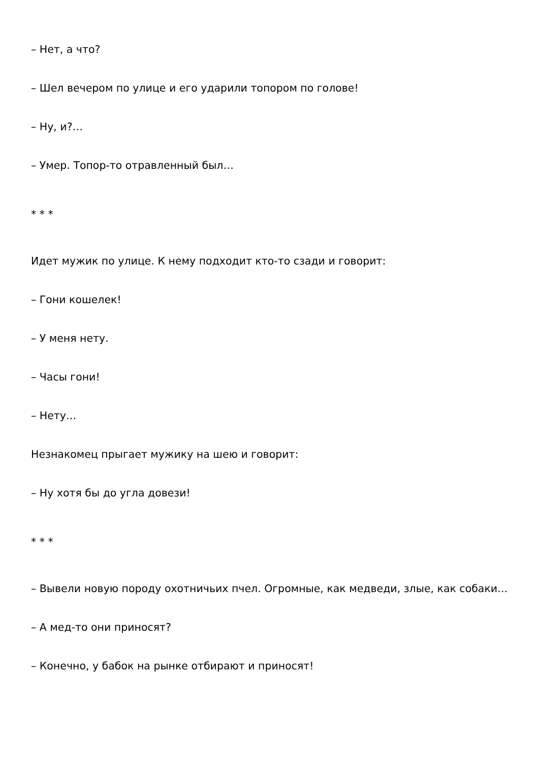– Нет, а что?
– Шел вечером по улице и его ударили топором по голове!
– Ну, и?…
– Умер. Топор-то отравленный был…
* * *
Идет мужик по улице. К нему подходит кто-то сзади и говорит:
– Гони кошелек!
– У меня нету.
– Часы гони!
– Нету…
Незнакомец прыгает мужику на шею и говорит:
– Ну хотя бы до угла довези!
* * *
– Вывели новую породу охотничьих пчел. Огромные, как медведи, злые, как собаки…
– А мед-то они приносят?
– Конечно, у бабок на рынке отбирают и приносят!